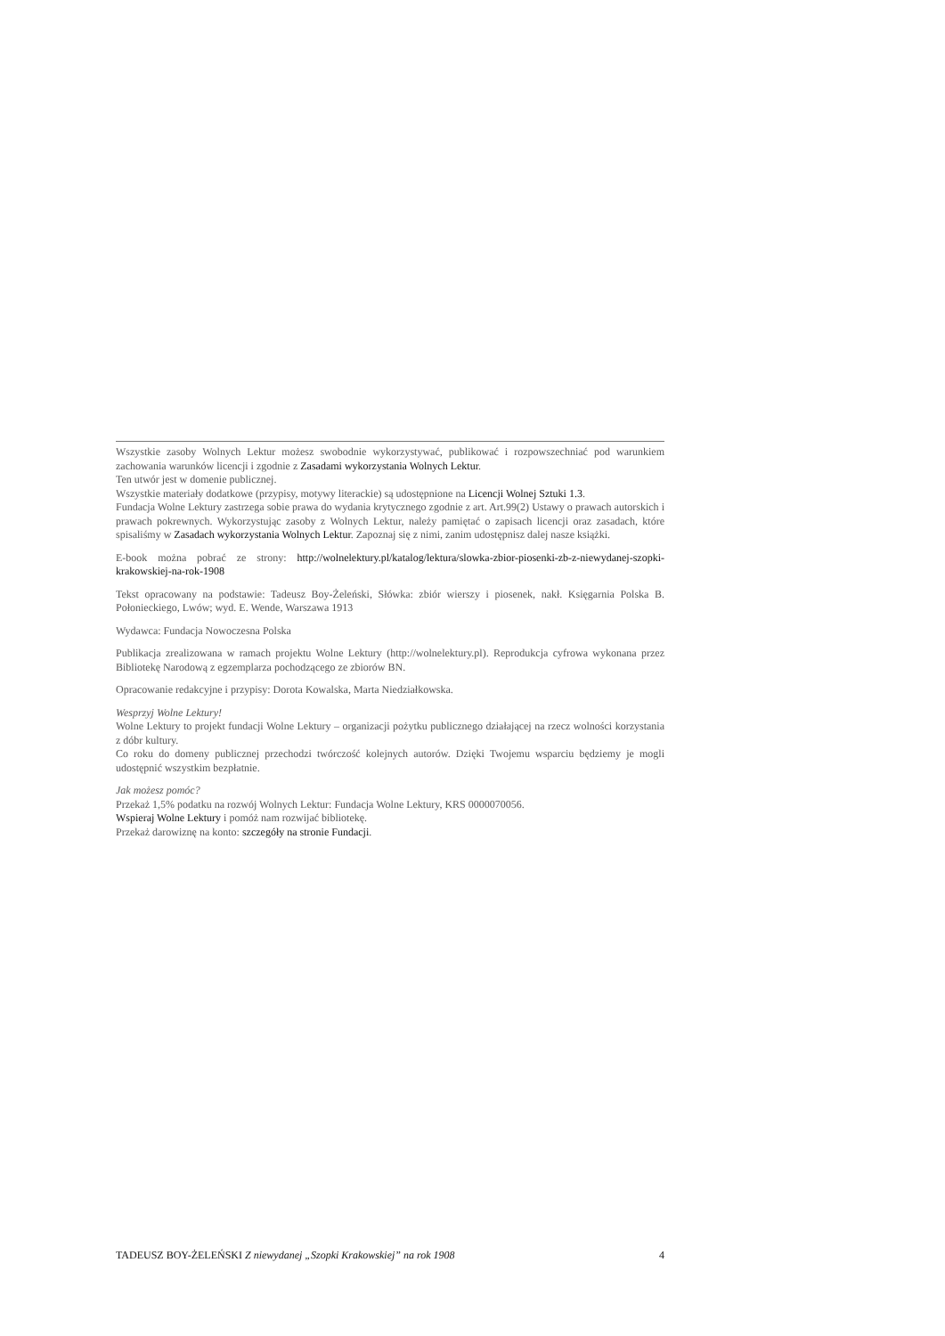Wszystkie zasoby Wolnych Lektur możesz swobodnie wykorzystywać, publikować i rozpowszechniać pod warunkiem zachowania warunków licencji i zgodnie z Zasadami wykorzystania Wolnych Lektur.
Ten utwór jest w domenie publicznej.
Wszystkie materiały dodatkowe (przypisy, motywy literackie) są udostępnione na Licencji Wolnej Sztuki 1.3.
Fundacja Wolne Lektury zastrzega sobie prawa do wydania krytycznego zgodnie z art. Art.99(2) Ustawy o prawach autorskich i prawach pokrewnych. Wykorzystując zasoby z Wolnych Lektur, należy pamiętać o zapisach licencji oraz zasadach, które spisaliśmy w Zasadach wykorzystania Wolnych Lektur. Zapoznaj się z nimi, zanim udostępnisz dalej nasze książki.
E-book można pobrać ze strony: http://wolnelektury.pl/katalog/lektura/slowka-zbior-piosenki-zb-z-niewydanej-szopki-krakowskiej-na-rok-1908
Tekst opracowany na podstawie: Tadeusz Boy-Żeleński, Słówka: zbiór wierszy i piosenek, nakł. Księgarnia Polska B. Połonieckiego, Lwów; wyd. E. Wende, Warszawa 1913
Wydawca: Fundacja Nowoczesna Polska
Publikacja zrealizowana w ramach projektu Wolne Lektury (http://wolnelektury.pl). Reprodukcja cyfrowa wykonana przez Bibliotekę Narodową z egzemplarza pochodzącego ze zbiorów BN.
Opracowanie redakcyjne i przypisy: Dorota Kowalska, Marta Niedziałkowska.
Wesprzyj Wolne Lektury!
Wolne Lektury to projekt fundacji Wolne Lektury – organizacji pożytku publicznego działającej na rzecz wolności korzystania z dóbr kultury.
Co roku do domeny publicznej przechodzi twórczość kolejnych autorów. Dzięki Twojemu wsparciu będziemy je mogli udostępnić wszystkim bezpłatnie.
Jak możesz pomóc?
Przekaż 1,5% podatku na rozwój Wolnych Lektur: Fundacja Wolne Lektury, KRS 0000070056.
Wspieraj Wolne Lektury i pomóż nam rozwijać bibliotekę.
Przekaż darowiznę na konto: szczegóły na stronie Fundacji.
TADEUSZ BOY-ŻELEŃSKI Z niewydanej „Szopki Krakowskiej” na rok 1908 4